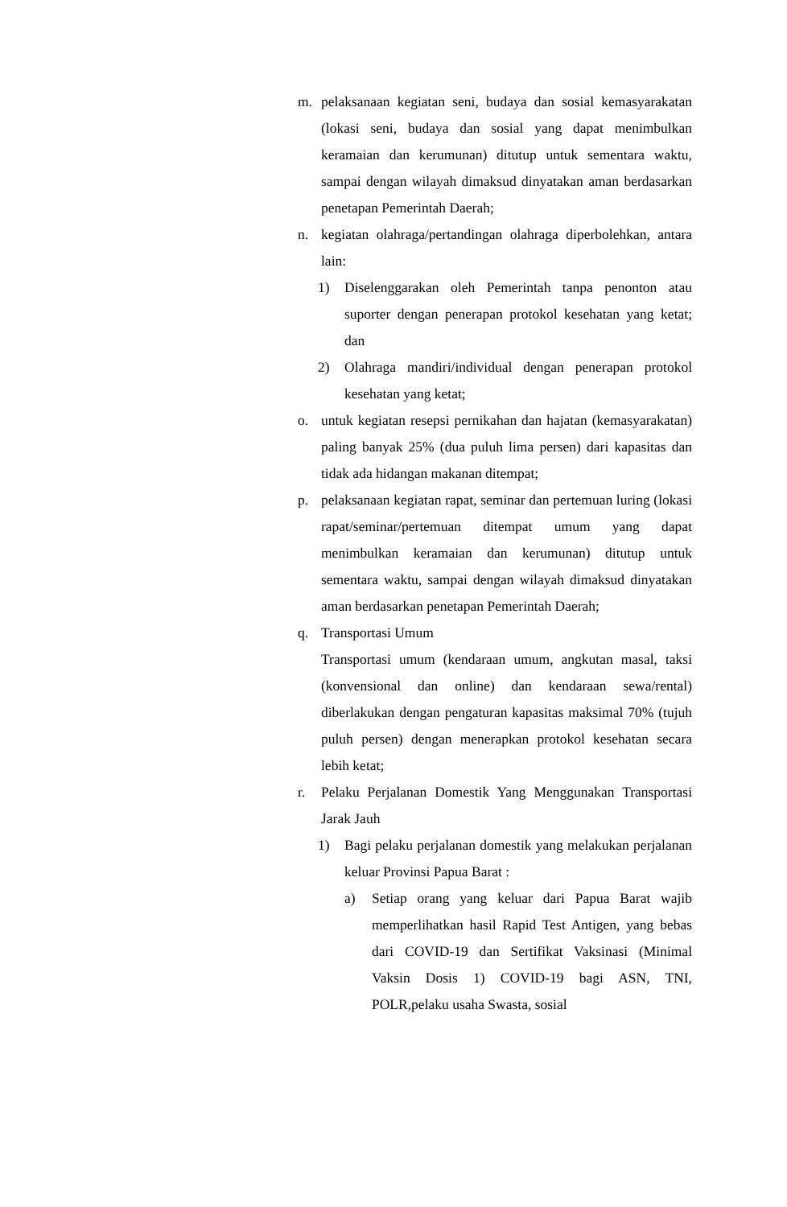m. pelaksanaan kegiatan seni, budaya dan sosial kemasyarakatan (lokasi seni, budaya dan sosial yang dapat menimbulkan keramaian dan kerumunan) ditutup untuk sementara waktu, sampai dengan wilayah dimaksud dinyatakan aman berdasarkan penetapan Pemerintah Daerah;
n. kegiatan olahraga/pertandingan olahraga diperbolehkan, antara lain:
1) Diselenggarakan oleh Pemerintah tanpa penonton atau suporter dengan penerapan protokol kesehatan yang ketat; dan
2) Olahraga mandiri/individual dengan penerapan protokol kesehatan yang ketat;
o. untuk kegiatan resepsi pernikahan dan hajatan (kemasyarakatan) paling banyak 25% (dua puluh lima persen) dari kapasitas dan tidak ada hidangan makanan ditempat;
p. pelaksanaan kegiatan rapat, seminar dan pertemuan luring (lokasi rapat/seminar/pertemuan ditempat umum yang dapat menimbulkan keramaian dan kerumunan) ditutup untuk sementara waktu, sampai dengan wilayah dimaksud dinyatakan aman berdasarkan penetapan Pemerintah Daerah;
q. Transportasi Umum
Transportasi umum (kendaraan umum, angkutan masal, taksi (konvensional dan online) dan kendaraan sewa/rental) diberlakukan dengan pengaturan kapasitas maksimal 70% (tujuh puluh persen) dengan menerapkan protokol kesehatan secara lebih ketat;
r. Pelaku Perjalanan Domestik Yang Menggunakan Transportasi Jarak Jauh
1) Bagi pelaku perjalanan domestik yang melakukan perjalanan keluar Provinsi Papua Barat :
a) Setiap orang yang keluar dari Papua Barat wajib memperlihatkan hasil Rapid Test Antigen, yang bebas dari COVID-19 dan Sertifikat Vaksinasi (Minimal Vaksin Dosis 1) COVID-19 bagi ASN, TNI, POLR,pelaku usaha Swasta, sosial